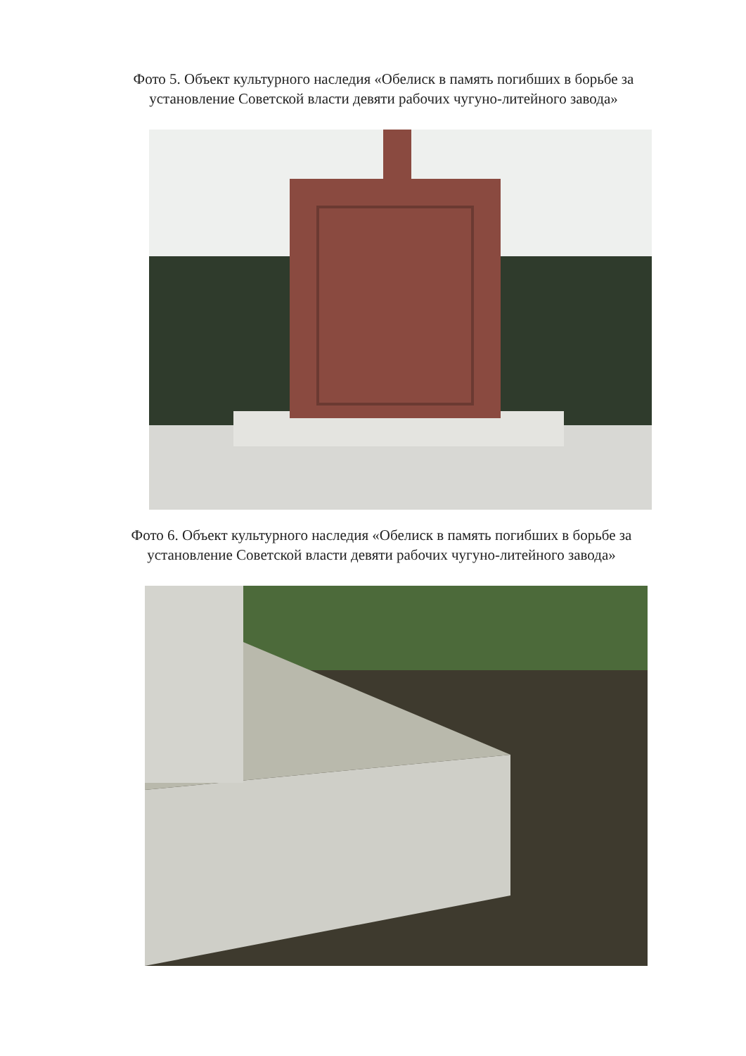Фото 5. Объект культурного наследия «Обелиск в память погибших в борьбе за
установление Советской власти девяти рабочих чугуно-литейного завода»
Фото 6. Объект культурного наследия «Обелиск в память погибших в борьбе за
установление Советской власти девяти рабочих чугуно-литейного завода»